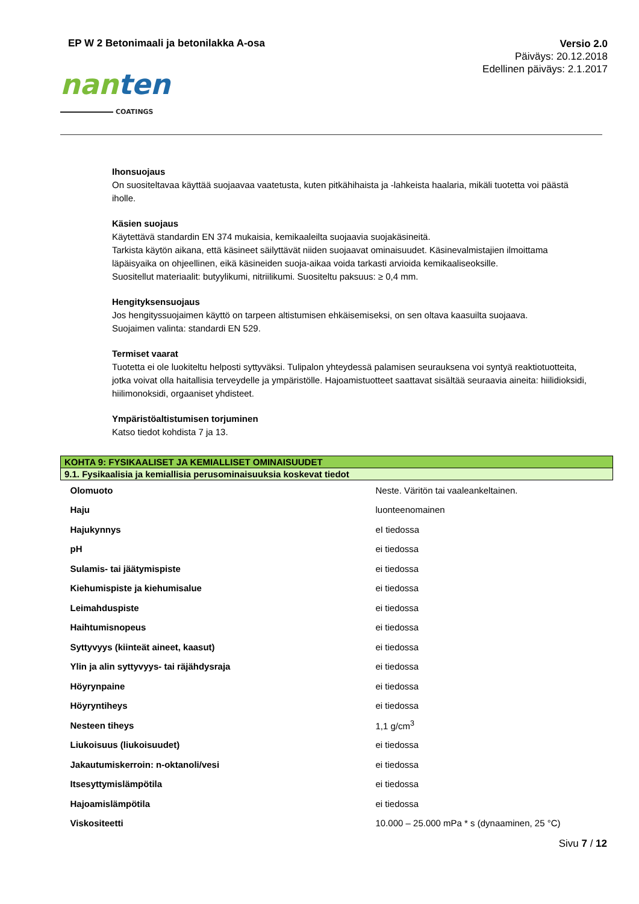EP W 2 Betonimaali ja betonilakka A-osa
Versio 2.0
Päiväys: 20.12.2018
Edellinen päiväys: 2.1.2017
nan ten
COATINGS
Ihonsuojaus
On suositeltavaa käyttää suojaavaa vaatetusta, kuten pitkähihaista ja -lahkeista haalaria, mikäli tuotetta voi päästä iholle.
Käsien suojaus
Käytettävä standardin EN 374 mukaisia, kemikaaleilta suojaavia suojakäsineitä.
Tarkista käytön aikana, että käsineet säilyttävät niiden suojaavat ominaisuudet. Käsinevalmistajien ilmoittama läpäisyaika on ohjeellinen, eikä käsineiden suoja-aikaa voida tarkasti arvioida kemikaaliseoksille.
Suositellut materiaalit: butyylikumi, nitriilikumi. Suositeltu paksuus: ≥ 0,4 mm.
Hengityksensuojaus
Jos hengityssuojaimen käyttö on tarpeen altistumisen ehkäisemiseksi, on sen oltava kaasuilta suojaava.
Suojaimen valinta: standardi EN 529.
Termiset vaarat
Tuotetta ei ole luokiteltu helposti syttyväksi. Tulipalon yhteydessä palamisen seurauksena voi syntyä reaktiotuotteita, jotka voivat olla haitallisia terveydelle ja ympäristölle. Hajoamistuotteet saattavat sisältää seuraavia aineita: hiilidioksidi, hiilimonoksidi, orgaaniset yhdisteet.
Ympäristöaltistumisen torjuminen
Katso tiedot kohdista 7 ja 13.
| KOHTA 9: FYSIKAALISET JA KEMIALLISET OMINAISUUDET | |
| --- | --- |
| 9.1. Fysikaalisia ja kemiallisia perusominaisuuksia koskevat tiedot | |
| Olomuoto | Neste. Väritön tai vaaleankeltainen. |
| Haju | luonteenomainen |
| Hajukynnys | eI tiedossa |
| pH | ei tiedossa |
| Sulamis- tai jäätymispiste | ei tiedossa |
| Kiehumispiste ja kiehumisalue | ei tiedossa |
| Leimahduspiste | ei tiedossa |
| Haihtumisnopeus | ei tiedossa |
| Syttyvyys (kiinteät aineet, kaasut) | ei tiedossa |
| Ylin ja alin syttyvyys- tai räjähdysraja | ei tiedossa |
| Höyrynpaine | ei tiedossa |
| Höyryntiheys | ei tiedossa |
| Nesteen tiheys | 1,1 g/cm<sup>3</sup> |
| Liukoisuus (liukoisuudet) | ei tiedossa |
| Jakautumiskerroin: n-oktanoli/vesi | ei tiedossa |
| Itsesyttymislämpötila | ei tiedossa |
| Hajoamislämpötila | ei tiedossa |
| Viskositeetti | 10.000 – 25.000 mPa * s (dynaaminen, 25 °C) |
Sivu 7 / 12